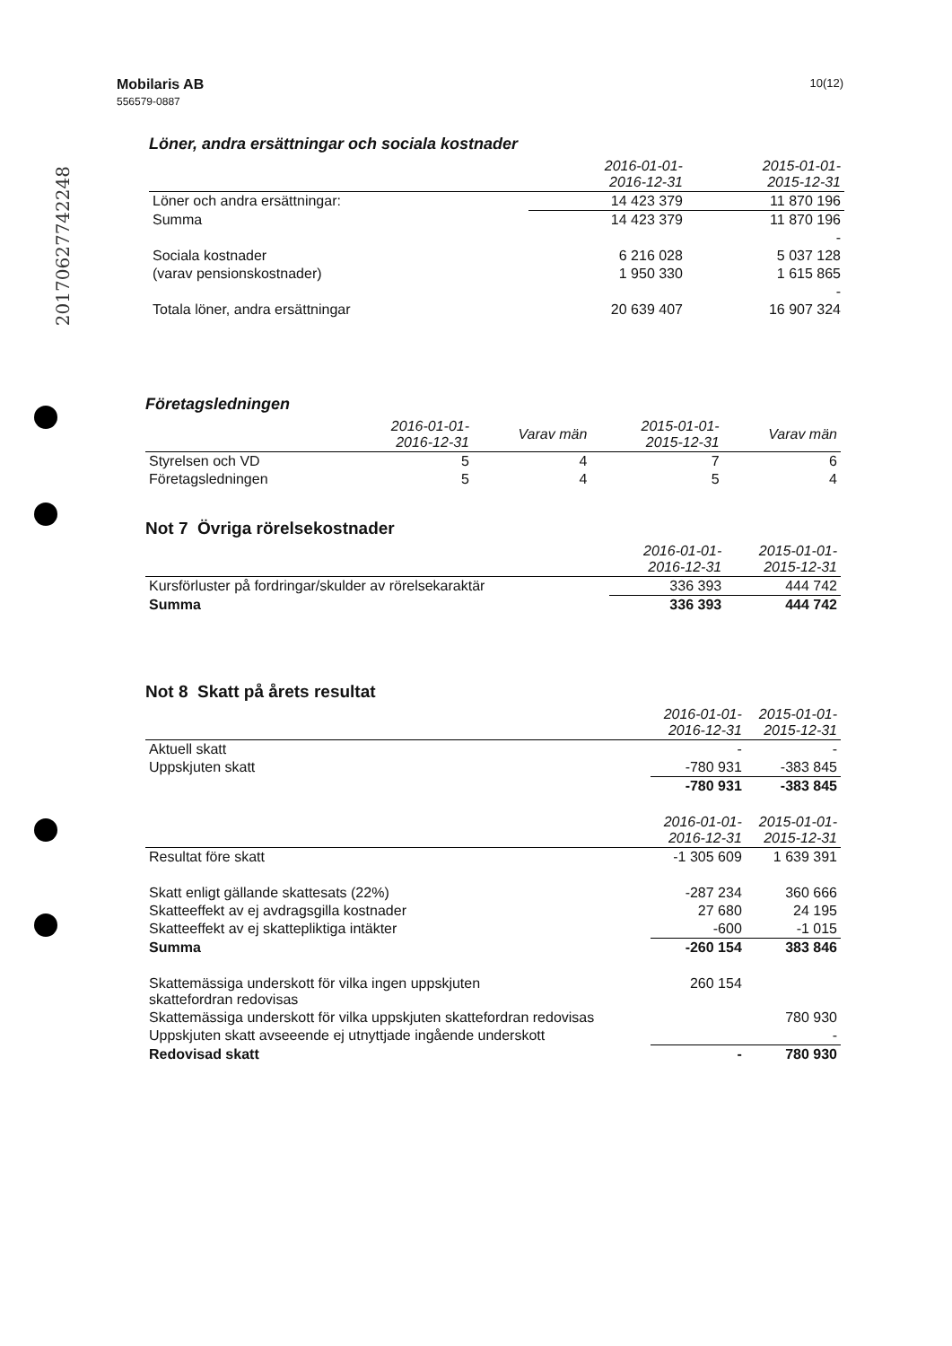10(12) Mobilaris AB
556579-0887
20170627742248
Löner, andra ersättningar och sociala kostnader
| | 2016-01-01- 2016-12-31 | 2015-01-01- 2015-12-31 |
| Löner och andra ersättningar: | 14 423 379 | 11 870 196 |
| Summa | 14 423 379 | 11 870 196 |
| | | - |
| Sociala kostnader | 6 216 028 | 5 037 128 |
| (varav pensionskostnader) | 1 950 330 | 1 615 865 |
| | | - |
| Totala löner, andra ersättningar | 20 639 407 | 16 907 324 |
Företagsledningen
| | 2016-01-01- 2016-12-31 | Varav män | 2015-01-01- 2015-12-31 | Varav män |
| Styrelsen och VD | 5 | 4 | 7 | 6 |
| Företagsledningen | 5 | 4 | 5 | 4 |
Not 7 Övriga rörelsekostnader
| | 2016-01-01- 2016-12-31 | 2015-01-01- 2015-12-31 |
| Kursförluster på fordringar/skulder av rörelsekaraktär | 336 393 | 444 742 |
| Summa | 336 393 | 444 742 |
Not 8 Skatt på årets resultat
| | 2016-01-01- 2016-12-31 | 2015-01-01- 2015-12-31 |
| Aktuell skatt | - | - |
| Uppskjuten skatt | -780 931 | -383 845 |
| | -780 931 | -383 845 |
| | 2016-01-01- 2016-12-31 | 2015-01-01- 2015-12-31 |
| Resultat före skatt | -1 305 609 | 1 639 391 |
| Skatt enligt gällande skattesats (22%) | -287 234 | 360 666 |
| Skatteeffekt av ej avdragsgilla kostnader | 27 680 | 24 195 |
| Skatteeffekt av ej skattepliktiga intäkter | -600 | -1 015 |
| Summa | -260 154 | 383 846 |
| Skattemässiga underskott för vilka ingen uppskjuten skattefordran redovisas | 260 154 | |
| Skattemässiga underskott för vilka uppskjuten skattefordran redovisas | | 780 930 |
| Uppskjuten skatt avseeende ej utnyttjade ingående underskott | | - |
| Redovisad skatt | - | 780 930 |